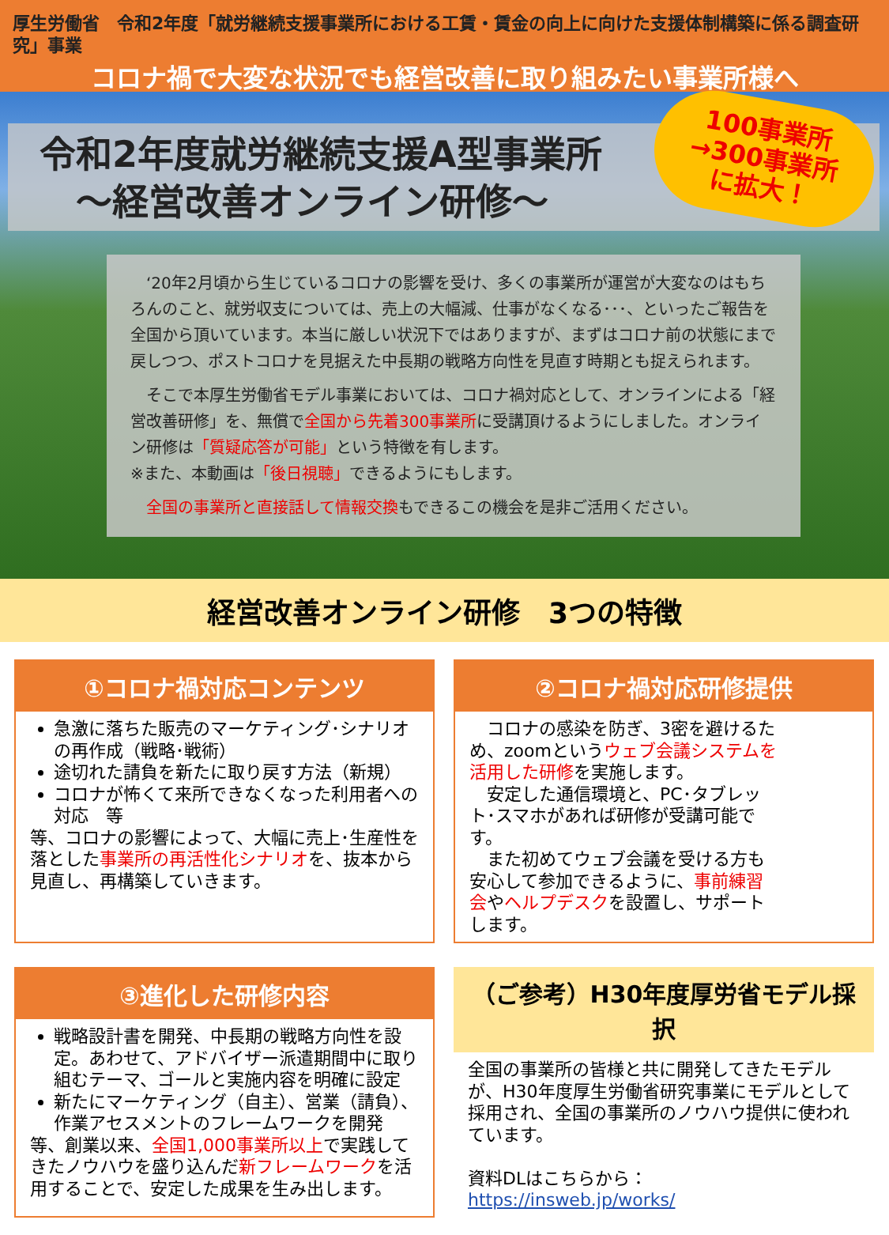厚生労働省　令和2年度「就労継続支援事業所における工賃・賃金の向上に向けた支援体制構築に係る調査研究」事業
コロナ禍で大変な状況でも経営改善に取り組みたい事業所様へ
令和2年度就労継続支援A型事業所
　～経営改善オンライン研修～
100事業所
→300事業所
に拡大！
　‘20年2月頃から生じているコロナの影響を受け、多くの事業所が運営が大変なのはもちろんのこと、就労収支については、売上の大幅減、仕事がなくなる･･･、といったご報告を全国から頂いています。本当に厳しい状況下ではありますが、まずはコロナ前の状態にまで戻しつつ、ポストコロナを見据えた中長期の戦略方向性を見直す時期とも捉えられます。
　そこで本厚生労働省モデル事業においては、コロナ禍対応として、オンラインによる「経営改善研修」を、無償で全国から先着300事業所に受講頂けるようにしました。オンライン研修は「質疑応答が可能」という特徴を有します。
※また、本動画は「後日視聴」できるようにもします。
　全国の事業所と直接話して情報交換もできるこの機会を是非ご活用ください。
経営改善オンライン研修　3つの特徴
①コロナ禍対応コンテンツ
急激に落ちた販売のマーケティング･シナリオの再作成（戦略･戦術）
途切れた請負を新たに取り戻す方法（新規）
コロナが怖くて来所できなくなった利用者への対応　等
等、コロナの影響によって、大幅に売上･生産性を落とした事業所の再活性化シナリオを、抜本から見直し、再構築していきます。
②コロナ禍対応研修提供
　コロナの感染を防ぎ、3密を避けるため、zoomというウェブ会議システムを活用した研修を実施します。
　安定した通信環境と、PC･タブレット･スマホがあれば研修が受講可能です。
　また初めてウェブ会議を受ける方も安心して参加できるように、事前練習会やヘルプデスクを設置し、サポートします。
③進化した研修内容
戦略設計書を開発、中長期の戦略方向性を設定。あわせて、アドバイザー派遣期間中に取り組むテーマ、ゴールと実施内容を明確に設定
新たにマーケティング（自主）、営業（請負）、作業アセスメントのフレームワークを開発
等、創業以来、全国1,000事業所以上で実践してきたノウハウを盛り込んだ新フレームワークを活用することで、安定した成果を生み出します。
（ご参考）H30年度厚労省モデル採択
全国の事業所の皆様と共に開発してきたモデルが、H30年度厚生労働省研究事業にモデルとして採用され、全国の事業所のノウハウ提供に使われています。
資料DLはこちらから：
https://insweb.jp/works/